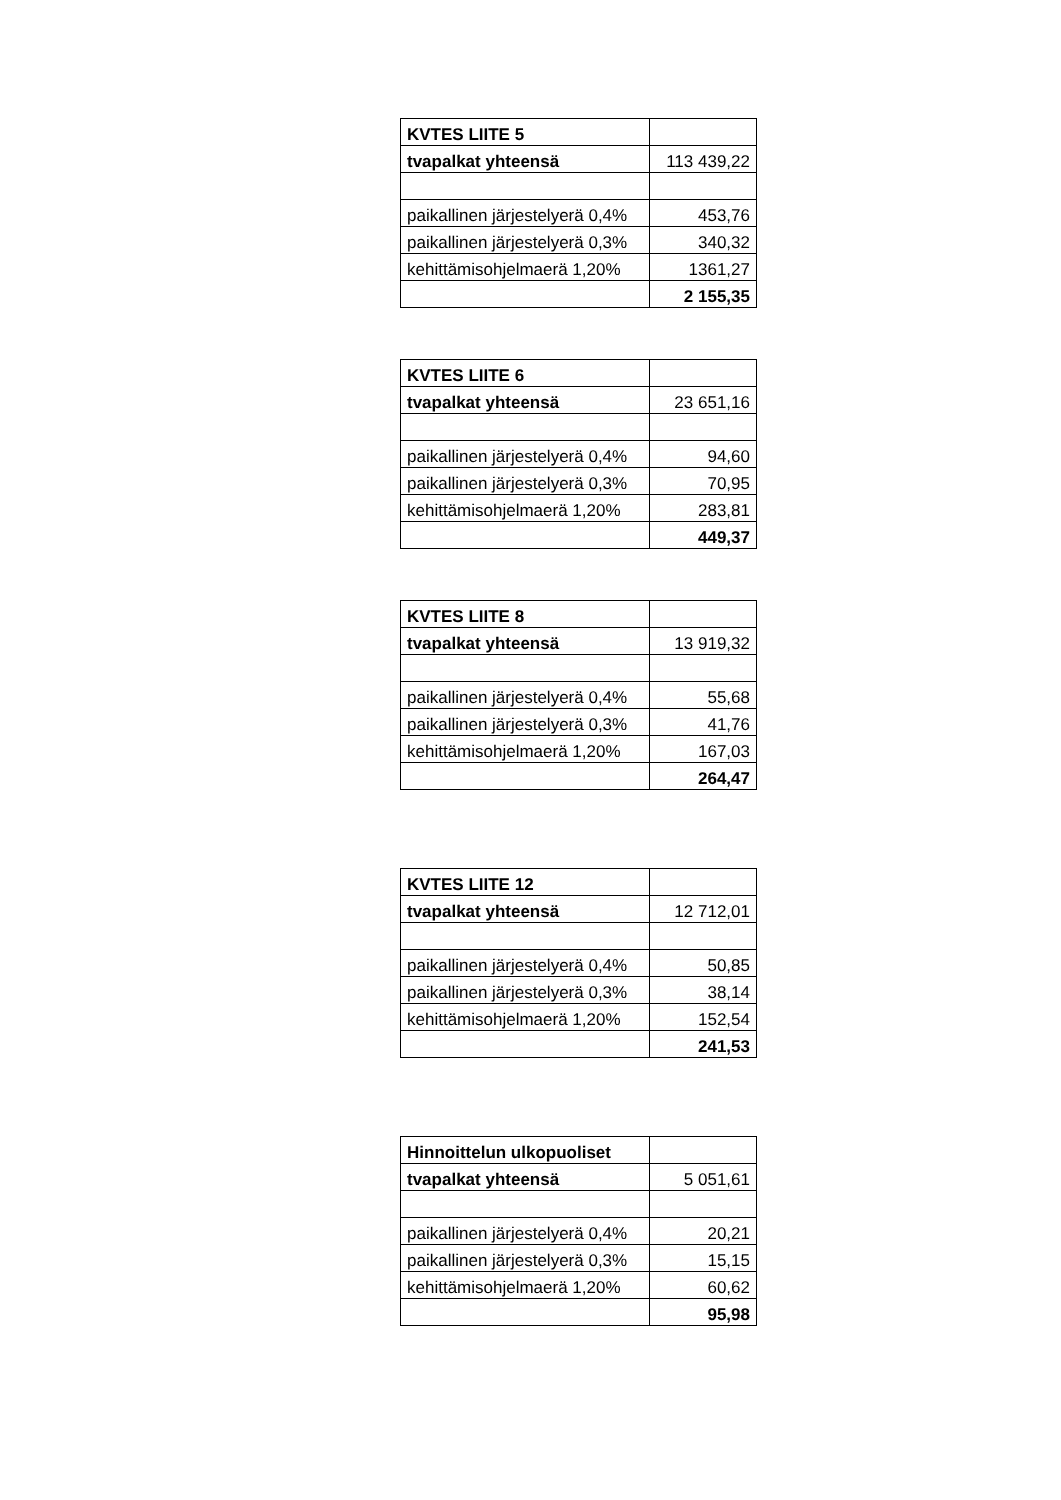| KVTES LIITE 5 | |
| tvapalkat yhteensä | 113 439,22 |
| paikallinen järjestelyerä 0,4% | 453,76 |
| paikallinen järjestelyerä 0,3% | 340,32 |
| kehittämisohjelmaerä 1,20% | 1361,27 |
| | 2 155,35 |
| KVTES LIITE 6 | |
| tvapalkat yhteensä | 23 651,16 |
| paikallinen järjestelyerä 0,4% | 94,60 |
| paikallinen järjestelyerä 0,3% | 70,95 |
| kehittämisohjelmaerä 1,20% | 283,81 |
| | 449,37 |
| KVTES LIITE 8 | |
| tvapalkat yhteensä | 13 919,32 |
| paikallinen järjestelyerä 0,4% | 55,68 |
| paikallinen järjestelyerä 0,3% | 41,76 |
| kehittämisohjelmaerä 1,20% | 167,03 |
| | 264,47 |
| KVTES LIITE 12 | |
| tvapalkat yhteensä | 12 712,01 |
| paikallinen järjestelyerä 0,4% | 50,85 |
| paikallinen järjestelyerä 0,3% | 38,14 |
| kehittämisohjelmaerä 1,20% | 152,54 |
| | 241,53 |
| Hinnoittelun ulkopuoliset | |
| tvapalkat yhteensä | 5 051,61 |
| paikallinen järjestelyerä 0,4% | 20,21 |
| paikallinen järjestelyerä 0,3% | 15,15 |
| kehittämisohjelmaerä 1,20% | 60,62 |
| | 95,98 |